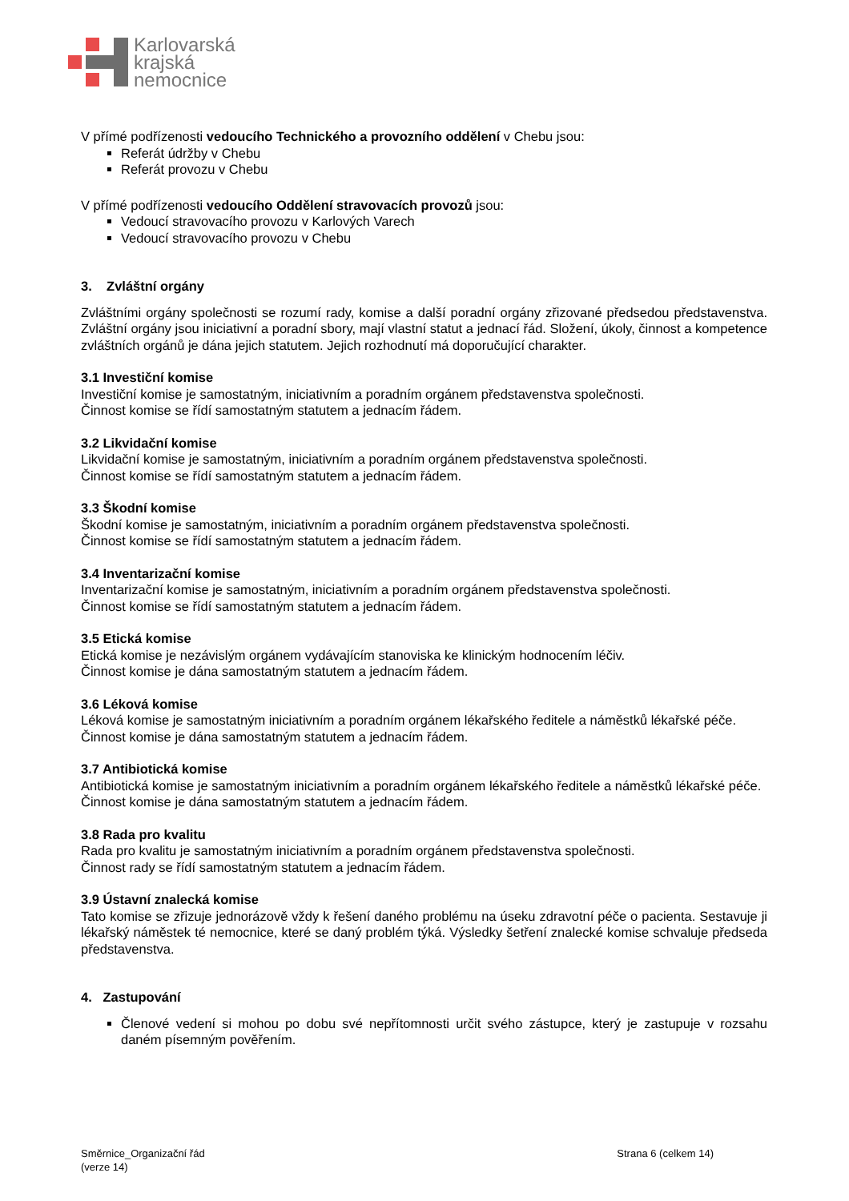Karlovarská
krajská
nemocnice
V přímé podřízenosti vedoucího Technického a provozního oddělení v Chebu jsou:
Referát údržby v Chebu
Referát provozu v Chebu
V přímé podřízenosti vedoucího Oddělení stravovacích provozů jsou:
Vedoucí stravovacího provozu v Karlových Varech
Vedoucí stravovacího provozu v Chebu
3. Zvláštní orgány
Zvláštními orgány společnosti se rozumí rady, komise a další poradní orgány zřizované předsedou představenstva. Zvláštní orgány jsou iniciativní a poradní sbory, mají vlastní statut a jednací řád. Složení, úkoly, činnost a kompetence zvláštních orgánů je dána jejich statutem. Jejich rozhodnutí má doporučující charakter.
3.1 Investiční komise
Investiční komise je samostatným, iniciativním a poradním orgánem představenstva společnosti.
Činnost komise se řídí samostatným statutem a jednacím řádem.
3.2 Likvidační komise
Likvidační komise je samostatným, iniciativním a poradním orgánem představenstva společnosti.
Činnost komise se řídí samostatným statutem a jednacím řádem.
3.3 Škodní komise
Škodní komise je samostatným, iniciativním a poradním orgánem představenstva společnosti.
Činnost komise se řídí samostatným statutem a jednacím řádem.
3.4 Inventarizační komise
Inventarizační komise je samostatným, iniciativním a poradním orgánem představenstva společnosti.
Činnost komise se řídí samostatným statutem a jednacím řádem.
3.5 Etická komise
Etická komise je nezávislým orgánem vydávajícím stanoviska ke klinickým hodnocením léčiv.
Činnost komise je dána samostatným statutem a jednacím řádem.
3.6 Léková komise
Léková komise je samostatným iniciativním a poradním orgánem lékařského ředitele a náměstků lékařské péče.
Činnost komise je dána samostatným statutem a jednacím řádem.
3.7 Antibiotická komise
Antibiotická komise je samostatným iniciativním a poradním orgánem lékařského ředitele a náměstků lékařské péče.
Činnost komise je dána samostatným statutem a jednacím řádem.
3.8 Rada pro kvalitu
Rada pro kvalitu je samostatným iniciativním a poradním orgánem představenstva společnosti.
Činnost rady se řídí samostatným statutem a jednacím řádem.
3.9 Ústavní znalecká komise
Tato komise se zřizuje jednorázově vždy k řešení daného problému na úseku zdravotní péče o pacienta. Sestavuje ji lékařský náměstek té nemocnice, které se daný problém týká. Výsledky šetření znalecké komise schvaluje předseda představenstva.
4. Zastupování
Členové vedení si mohou po dobu své nepřítomnosti určit svého zástupce, který je zastupuje v rozsahu daném písemným pověřením.
Směrnice_Organizační řád
(verze 14)
Strana 6 (celkem 14)